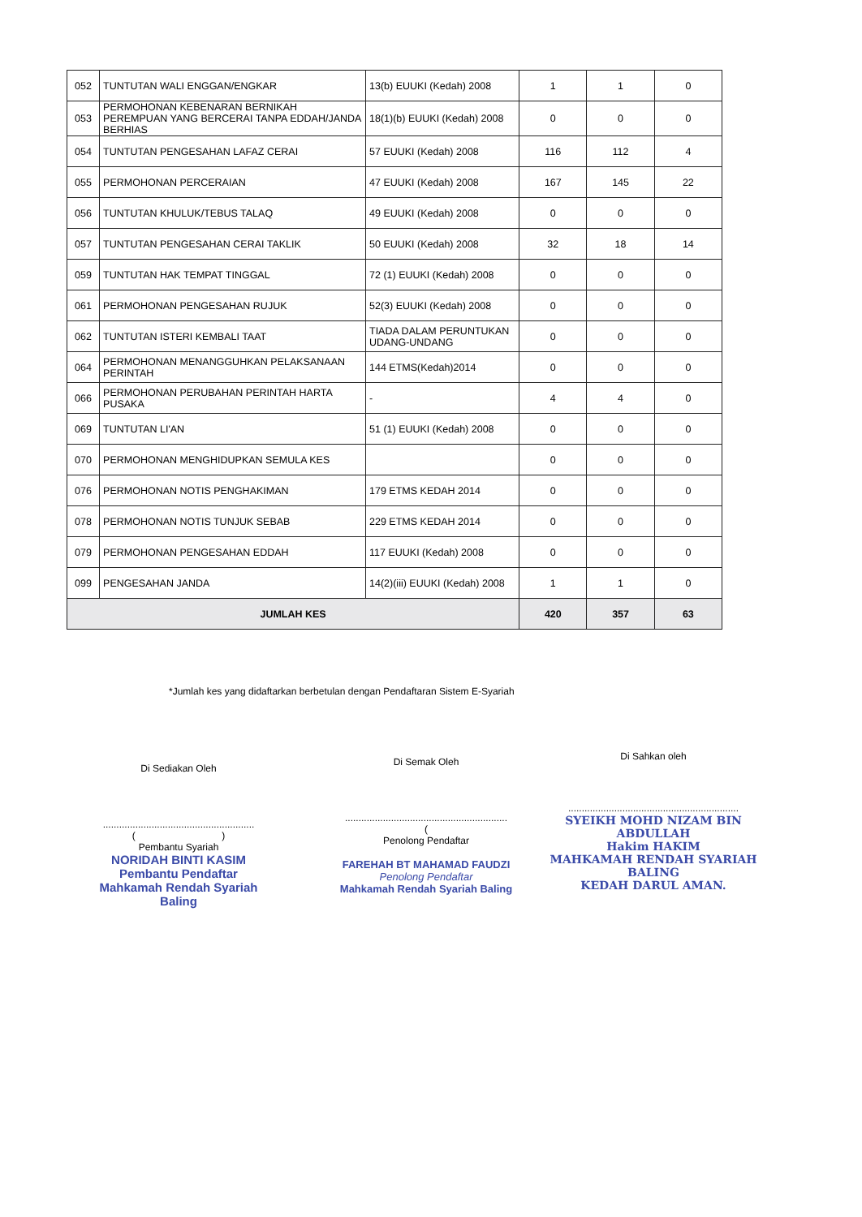| 052 | TUNTUTAN WALI ENGGAN/ENGKAR | 13(b) EUUKI (Kedah) 2008 | 1 | 1 | 0 |
| 053 | PERMOHONAN KEBENARAN BERNIKAH PEREMPUAN YANG BERCERAI TANPA EDDAH/JANDA BERHIAS | 18(1)(b) EUUKI (Kedah) 2008 | 0 | 0 | 0 |
| 054 | TUNTUTAN PENGESAHAN LAFAZ CERAI | 57 EUUKI (Kedah) 2008 | 116 | 112 | 4 |
| 055 | PERMOHONAN PERCERAIAN | 47 EUUKI (Kedah) 2008 | 167 | 145 | 22 |
| 056 | TUNTUTAN KHULUK/TEBUS TALAQ | 49 EUUKI (Kedah) 2008 | 0 | 0 | 0 |
| 057 | TUNTUTAN PENGESAHAN CERAI TAKLIK | 50 EUUKI (Kedah) 2008 | 32 | 18 | 14 |
| 059 | TUNTUTAN HAK TEMPAT TINGGAL | 72 (1) EUUKI (Kedah) 2008 | 0 | 0 | 0 |
| 061 | PERMOHONAN PENGESAHAN RUJUK | 52(3) EUUKI (Kedah) 2008 | 0 | 0 | 0 |
| 062 | TUNTUTAN ISTERI KEMBALI TAAT | TIADA DALAM PERUNTUKAN UDANG-UNDANG | 0 | 0 | 0 |
| 064 | PERMOHONAN MENANGGUHKAN PELAKSANAAN PERINTAH | 144 ETMS(Kedah)2014 | 0 | 0 | 0 |
| 066 | PERMOHONAN PERUBAHAN PERINTAH HARTA PUSAKA | - | 4 | 4 | 0 |
| 069 | TUNTUTAN LI'AN | 51 (1) EUUKI (Kedah) 2008 | 0 | 0 | 0 |
| 070 | PERMOHONAN MENGHIDUPKAN SEMULA KES | | 0 | 0 | 0 |
| 076 | PERMOHONAN NOTIS PENGHAKIMAN | 179 ETMS KEDAH 2014 | 0 | 0 | 0 |
| 078 | PERMOHONAN NOTIS TUNJUK SEBAB | 229 ETMS KEDAH 2014 | 0 | 0 | 0 |
| 079 | PERMOHONAN PENGESAHAN EDDAH | 117 EUUKI (Kedah) 2008 | 0 | 0 | 0 |
| 099 | PENGESAHAN JANDA | 14(2)(iii) EUUKI (Kedah) 2008 | 1 | 1 | 0 |
| JUMLAH KES | | | 420 | 357 | 63 |
*Jumlah kes yang didaftarkan berbetulan dengan Pendaftaran Sistem E-Syariah
Di Sediakan Oleh
........................................................
( )
Pembantu Syariah
NORIDAH BINTI KASIM
Pembantu Pendaftar
Mahkamah Rendah Syariah Baling
Di Semak Oleh
............................................................
(
Penolong Pendaftar
FAREHAH BT MAHAMAD FAUDZI
Penolong Pendaftar
Mahkamah Rendah Syariah Baling
Di Sahkan oleh
...............................................................
SYEIKH MOHD NIZAM BIN ABDULLAH
Hakim HAKIM
MAHKAMAH RENDAH SYARIAH BALING
KEDAH DARUL AMAN.